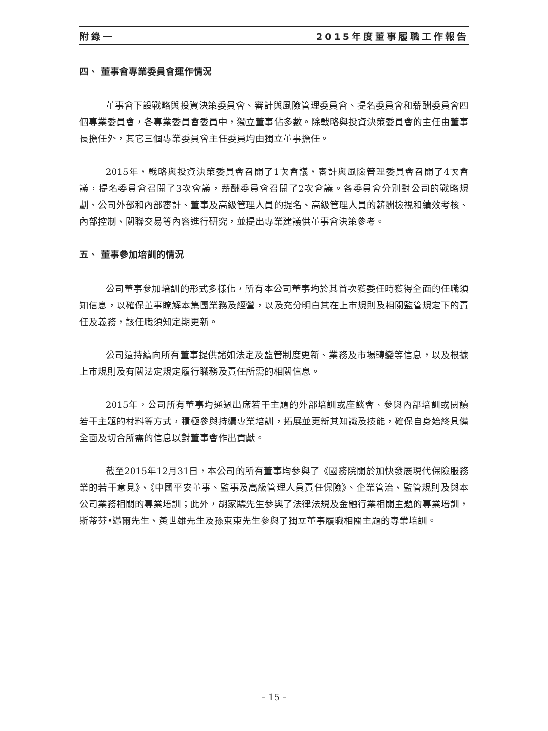附錄一 2015年度董事履職工作報告
四、 董事會專業委員會運作情況
董事會下設戰略與投資決策委員會、審計與風險管理委員會、提名委員會和薪酬委員會四個專業委員會，各專業委員會委員中，獨立董事佔多數。除戰略與投資決策委員會的主任由董事長擔任外，其它三個專業委員會主任委員均由獨立董事擔任。
2015年，戰略與投資決策委員會召開了1次會議，審計與風險管理委員會召開了4次會議，提名委員會召開了3次會議，薪酬委員會召開了2次會議。各委員會分別對公司的戰略規劃、公司外部和內部審計、董事及高級管理人員的提名、高級管理人員的薪酬檢視和績效考核、內部控制、關聯交易等內容進行研究，並提出專業建議供董事會決策參考。
五、 董事參加培訓的情況
公司董事參加培訓的形式多樣化，所有本公司董事均於其首次獲委任時獲得全面的任職須知信息，以確保董事瞭解本集團業務及經營，以及充分明白其在上市規則及相關監管規定下的責任及義務，該任職須知定期更新。
公司還持續向所有董事提供諸如法定及監管制度更新、業務及市場轉變等信息，以及根據上市規則及有關法定規定履行職務及責任所需的相關信息。
2015年，公司所有董事均通過出席若干主題的外部培訓或座談會、參與內部培訓或閱讀若干主題的材料等方式，積極參與持續專業培訓，拓展並更新其知識及技能，確保自身始終具備全面及切合所需的信息以對董事會作出貢獻。
截至2015年12月31日，本公司的所有董事均參與了《國務院關於加快發展現代保險服務業的若干意見》、《中國平安董事、監事及高級管理人員責任保險》、企業管治、監管規則及與本公司業務相關的專業培訓；此外，胡家驃先生參與了法律法規及金融行業相關主題的專業培訓，斯蒂芬•邁爾先生、黃世雄先生及孫東東先生參與了獨立董事履職相關主題的專業培訓。
– 15 –